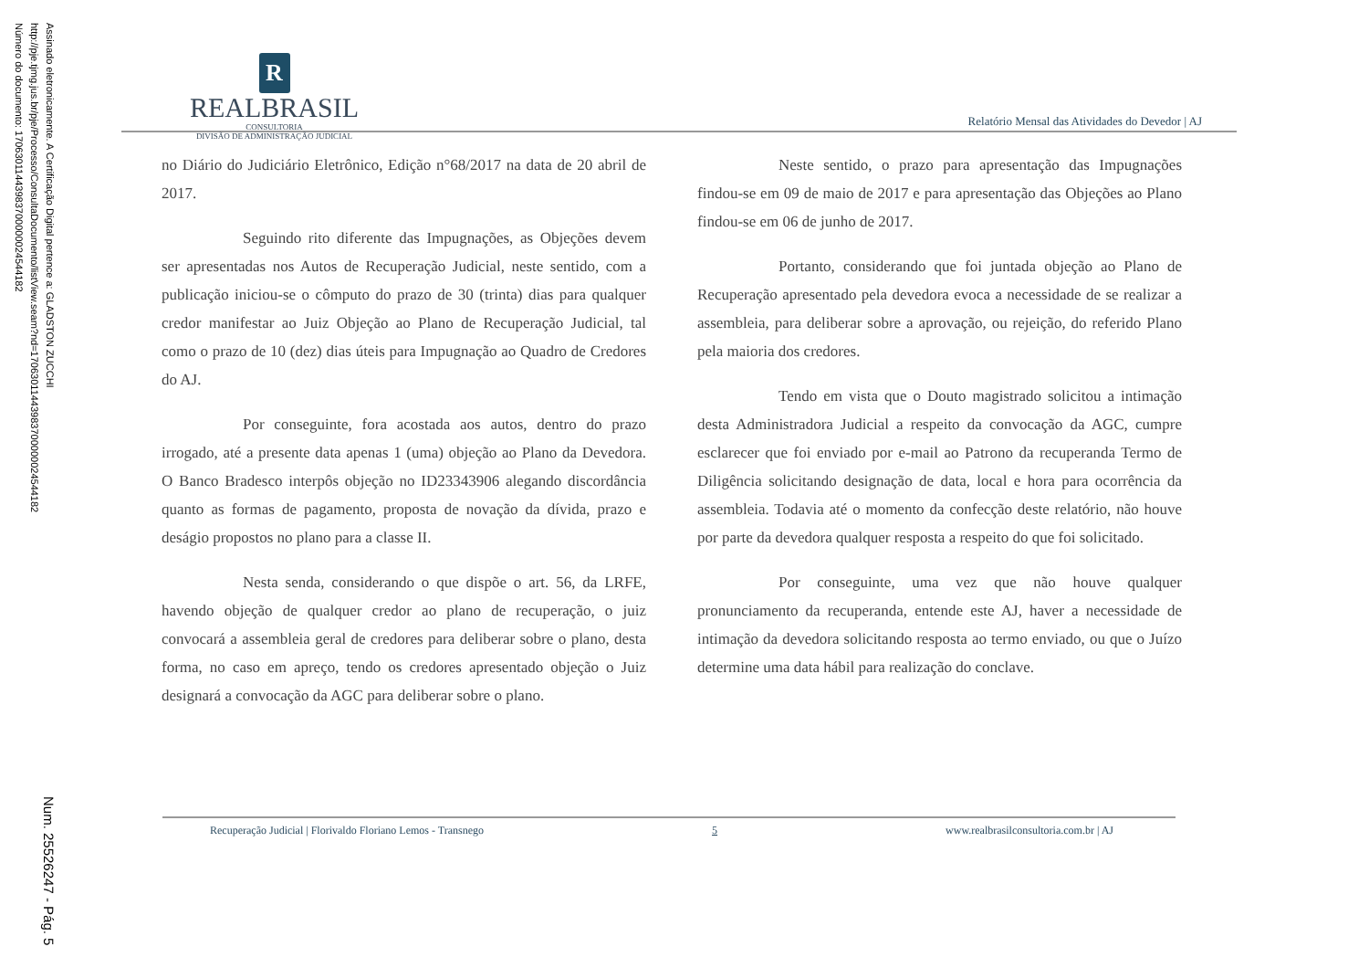Assinado eletronicamente. A Certificação Digital pertence a: GLADSTON ZUCCHI
http://pje.tjmg.jus.br/pje/Processo/ConsultaDocumento/listView.seam?nd=17063011443983700000024544182
Número do documento: 17063011443983700000024544182
Num. 25526247 - Pág. 5
R
REALBRASIL
CONSULTORIA
DIVISÃO DE ADMINISTRAÇÃO JUDICIAL
Relatório Mensal das Atividades do Devedor | AJ
no Diário do Judiciário Eletrônico, Edição n°68/2017 na data de 20 abril de 2017.
Seguindo rito diferente das Impugnações, as Objeções devem ser apresentadas nos Autos de Recuperação Judicial, neste sentido, com a publicação iniciou-se o cômputo do prazo de 30 (trinta) dias para qualquer credor manifestar ao Juiz Objeção ao Plano de Recuperação Judicial, tal como o prazo de 10 (dez) dias úteis para Impugnação ao Quadro de Credores do AJ.
Por conseguinte, fora acostada aos autos, dentro do prazo irrogado, até a presente data apenas 1 (uma) objeção ao Plano da Devedora. O Banco Bradesco interpôs objeção no ID23343906 alegando discordância quanto as formas de pagamento, proposta de novação da dívida, prazo e deságio propostos no plano para a classe II.
Nesta senda, considerando o que dispõe o art. 56, da LRFE, havendo objeção de qualquer credor ao plano de recuperação, o juiz convocará a assembleia geral de credores para deliberar sobre o plano, desta forma, no caso em apreço, tendo os credores apresentado objeção o Juiz designará a convocação da AGC para deliberar sobre o plano.
Neste sentido, o prazo para apresentação das Impugnações findou-se em 09 de maio de 2017 e para apresentação das Objeções ao Plano findou-se em 06 de junho de 2017.
Portanto, considerando que foi juntada objeção ao Plano de Recuperação apresentado pela devedora evoca a necessidade de se realizar a assembleia, para deliberar sobre a aprovação, ou rejeição, do referido Plano pela maioria dos credores.
Tendo em vista que o Douto magistrado solicitou a intimação desta Administradora Judicial a respeito da convocação da AGC, cumpre esclarecer que foi enviado por e-mail ao Patrono da recuperanda Termo de Diligência solicitando designação de data, local e hora para ocorrência da assembleia. Todavia até o momento da confecção deste relatório, não houve por parte da devedora qualquer resposta a respeito do que foi solicitado.
Por conseguinte, uma vez que não houve qualquer pronunciamento da recuperanda, entende este AJ, haver a necessidade de intimação da devedora solicitando resposta ao termo enviado, ou que o Juízo determine uma data hábil para realização do conclave.
Recuperação Judicial | Florivaldo Floriano Lemos - Transnego 5 www.realbrasilconsultoria.com.br | AJ